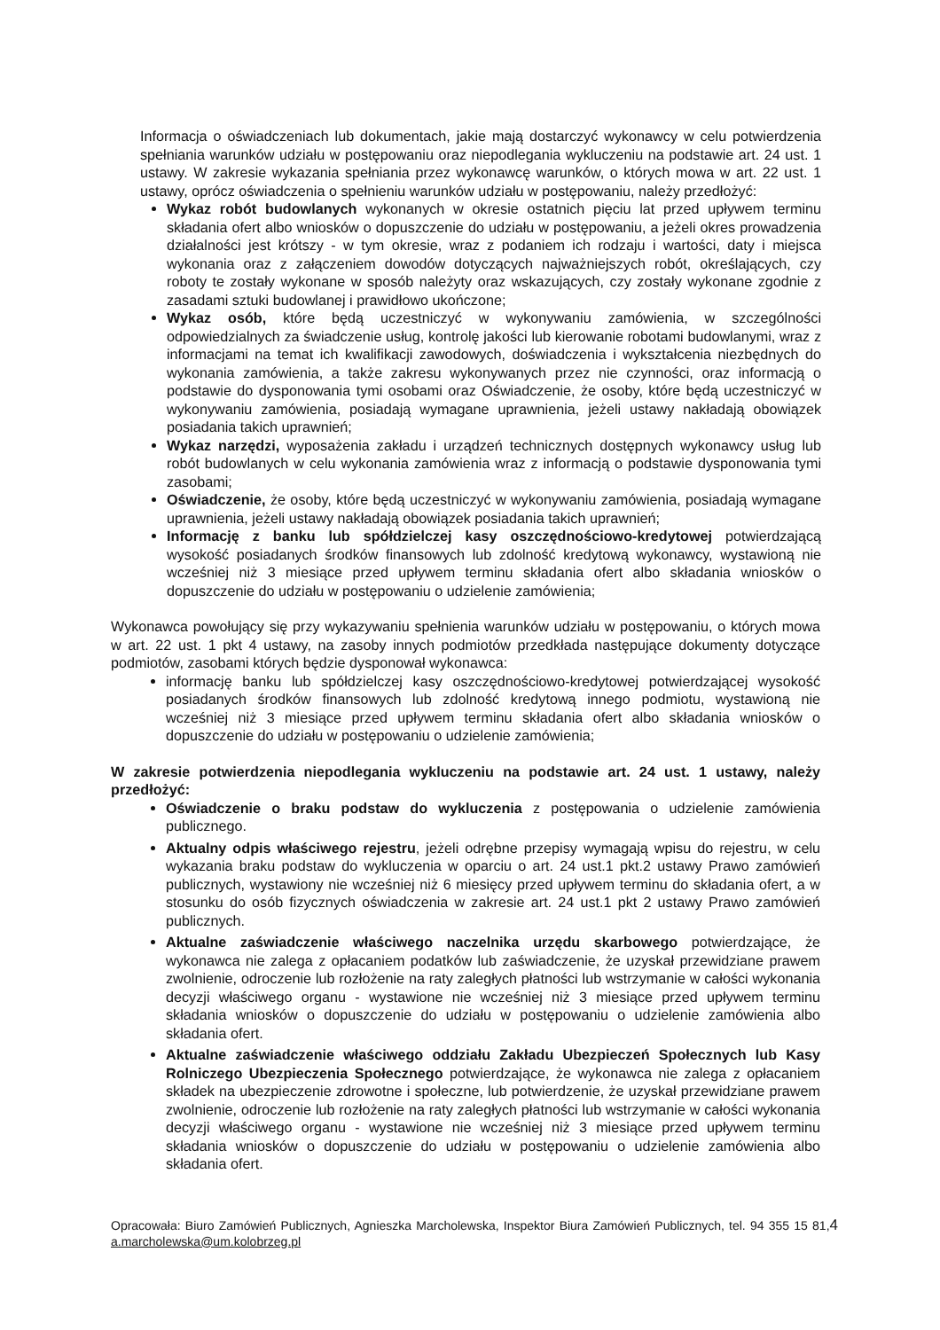Informacja o oświadczeniach lub dokumentach, jakie mają dostarczyć wykonawcy w celu potwierdzenia spełniania warunków udziału w postępowaniu oraz niepodlegania wykluczeniu na podstawie art. 24 ust. 1 ustawy. W zakresie wykazania spełniania przez wykonawcę warunków, o których mowa w art. 22 ust. 1 ustawy, oprócz oświadczenia o spełnieniu warunków udziału w postępowaniu, należy przedłożyć:
Wykaz robót budowlanych wykonanych w okresie ostatnich pięciu lat przed upływem terminu składania ofert albo wniosków o dopuszczenie do udziału w postępowaniu, a jeżeli okres prowadzenia działalności jest krótszy - w tym okresie, wraz z podaniem ich rodzaju i wartości, daty i miejsca wykonania oraz z załączeniem dowodów dotyczących najważniejszych robót, określających, czy roboty te zostały wykonane w sposób należyty oraz wskazujących, czy zostały wykonane zgodnie z zasadami sztuki budowlanej i prawidłowo ukończone;
Wykaz osób, które będą uczestniczyć w wykonywaniu zamówienia, w szczególności odpowiedzialnych za świadczenie usług, kontrolę jakości lub kierowanie robotami budowlanymi, wraz z informacjami na temat ich kwalifikacji zawodowych, doświadczenia i wykształcenia niezbędnych do wykonania zamówienia, a także zakresu wykonywanych przez nie czynności, oraz informacją o podstawie do dysponowania tymi osobami oraz Oświadczenie, że osoby, które będą uczestniczyć w wykonywaniu zamówienia, posiadają wymagane uprawnienia, jeżeli ustawy nakładają obowiązek posiadania takich uprawnień;
Wykaz narzędzi, wyposażenia zakładu i urządzeń technicznych dostępnych wykonawcy usług lub robót budowlanych w celu wykonania zamówienia wraz z informacją o podstawie dysponowania tymi zasobami;
Oświadczenie, że osoby, które będą uczestniczyć w wykonywaniu zamówienia, posiadają wymagane uprawnienia, jeżeli ustawy nakładają obowiązek posiadania takich uprawnień;
Informację z banku lub spółdzielczej kasy oszczędnościowo-kredytowej potwierdzającą wysokość posiadanych środków finansowych lub zdolność kredytową wykonawcy, wystawioną nie wcześniej niż 3 miesiące przed upływem terminu składania ofert albo składania wniosków o dopuszczenie do udziału w postępowaniu o udzielenie zamówienia;
Wykonawca powołujący się przy wykazywaniu spełnienia warunków udziału w postępowaniu, o których mowa w art. 22 ust. 1 pkt 4 ustawy, na zasoby innych podmiotów przedkłada następujące dokumenty dotyczące podmiotów, zasobami których będzie dysponował wykonawca:
informację banku lub spółdzielczej kasy oszczędnościowo-kredytowej potwierdzającej wysokość posiadanych środków finansowych lub zdolność kredytową innego podmiotu, wystawioną nie wcześniej niż 3 miesiące przed upływem terminu składania ofert albo składania wniosków o dopuszczenie do udziału w postępowaniu o udzielenie zamówienia;
W zakresie potwierdzenia niepodlegania wykluczeniu na podstawie art. 24 ust. 1 ustawy, należy przedłożyć:
Oświadczenie o braku podstaw do wykluczenia z postępowania o udzielenie zamówienia publicznego.
Aktualny odpis właściwego rejestru, jeżeli odrębne przepisy wymagają wpisu do rejestru, w celu wykazania braku podstaw do wykluczenia w oparciu o art. 24 ust.1 pkt.2 ustawy Prawo zamówień publicznych, wystawiony nie wcześniej niż 6 miesięcy przed upływem terminu do składania ofert, a w stosunku do osób fizycznych oświadczenia w zakresie art. 24 ust.1 pkt 2 ustawy Prawo zamówień publicznych.
Aktualne zaświadczenie właściwego naczelnika urzędu skarbowego potwierdzające, że wykonawca nie zalega z opłacaniem podatków lub zaświadczenie, że uzyskał przewidziane prawem zwolnienie, odroczenie lub rozłożenie na raty zaległych płatności lub wstrzymanie w całości wykonania decyzji właściwego organu - wystawione nie wcześniej niż 3 miesiące przed upływem terminu składania wniosków o dopuszczenie do udziału w postępowaniu o udzielenie zamówienia albo składania ofert.
Aktualne zaświadczenie właściwego oddziału Zakładu Ubezpieczeń Społecznych lub Kasy Rolniczego Ubezpieczenia Społecznego potwierdzające, że wykonawca nie zalega z opłacaniem składek na ubezpieczenie zdrowotne i społeczne, lub potwierdzenie, że uzyskał przewidziane prawem zwolnienie, odroczenie lub rozłożenie na raty zaległych płatności lub wstrzymanie w całości wykonania decyzji właściwego organu - wystawione nie wcześniej niż 3 miesiące przed upływem terminu składania wniosków o dopuszczenie do udziału w postępowaniu o udzielenie zamówienia albo składania ofert.
Opracowała: Biuro Zamówień Publicznych, Agnieszka Marcholewska, Inspektor Biura Zamówień Publicznych, tel. 94 355 15 81, a.marcholewska@um.kolobrzeg.pl
4